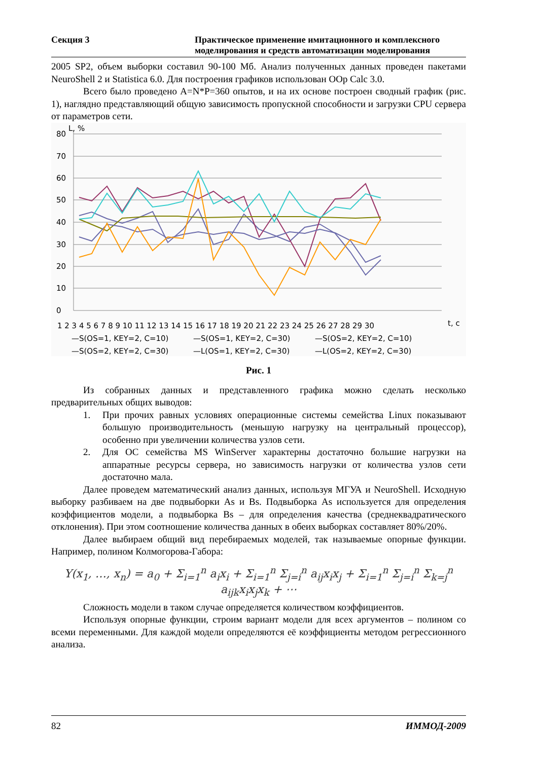Секция 3 Практическое применение имитационного и комплексного моделирования и средств автоматизации моделирования
2005 SP2, объем выборки составил 90-100 Мб. Анализ полученных данных проведен пакетами NeuroShell 2 и Statistica 6.0. Для построения графиков использован OOp Calc 3.0.
Всего было проведено A=N*P=360 опытов, и на их основе построен сводный график (рис. 1), наглядно представляющий общую зависимость пропускной способности и загрузки CPU сервера от параметров сети.
80
70
60
50
40
30
20
10
0
L, %
t, c
1 2 3 4 5 6 7 8 9 10 11 12 13 14 15 16 17 18 19 20 21 22 23 24 25 26 27 28 29 30
—S(OS=1, KEY=2, C=10)
—S(OS=1, KEY=2, C=30)
—S(OS=2, KEY=2, C=10)
—S(OS=2, KEY=2, C=30)
—L(OS=1, KEY=2, C=30)
—L(OS=2, KEY=2, C=30)
Рис. 1
Из собранных данных и представленного графика можно сделать несколько предварительных общих выводов:
1. При прочих равных условиях операционные системы семейства Linux показывают большую производительность (меньшую нагрузку на центральный процессор), особенно при увеличении количества узлов сети.
2. Для ОС семейства MS WinServer характерны достаточно большие нагрузки на аппаратные ресурсы сервера, но зависимость нагрузки от количества узлов сети достаточно мала.
Далее проведем математический анализ данных, используя МГУА и NeuroShell. Исходную выборку разбиваем на две подвыборки As и Bs. Подвыборка As используется для определения коэффициентов модели, а подвыборка Bs – для определения качества (среднеквадратического отклонения). При этом соотношение количества данных в обеих выборках составляет 80%/20%.
Далее выбираем общий вид перебираемых моделей, так называемые опорные функции. Например, полином Колмогорова-Габора:
Y(x<sub>1</sub>, …, x<sub>n</sub>) = a<sub>0</sub> + Σ<sub>i=1</sub><sup>n</sup> a<sub>i</sub>x<sub>i</sub> + Σ<sub>i=1</sub><sup>n</sup> Σ<sub>j=i</sub><sup>n</sup> a<sub>ij</sub>x<sub>i</sub>x<sub>j</sub> + Σ<sub>i=1</sub><sup>n</sup> Σ<sub>j=i</sub><sup>n</sup> Σ<sub>k=j</sub><sup>n</sup> a<sub>ijk</sub>x<sub>i</sub>x<sub>j</sub>x<sub>k</sub> + ⋯
Сложность модели в таком случае определяется количеством коэффициентов.
Используя опорные функции, строим вариант модели для всех аргументов – полином со всеми переменными. Для каждой модели определяются её коэффициенты методом регрессионного анализа.
82 ИММОД-2009